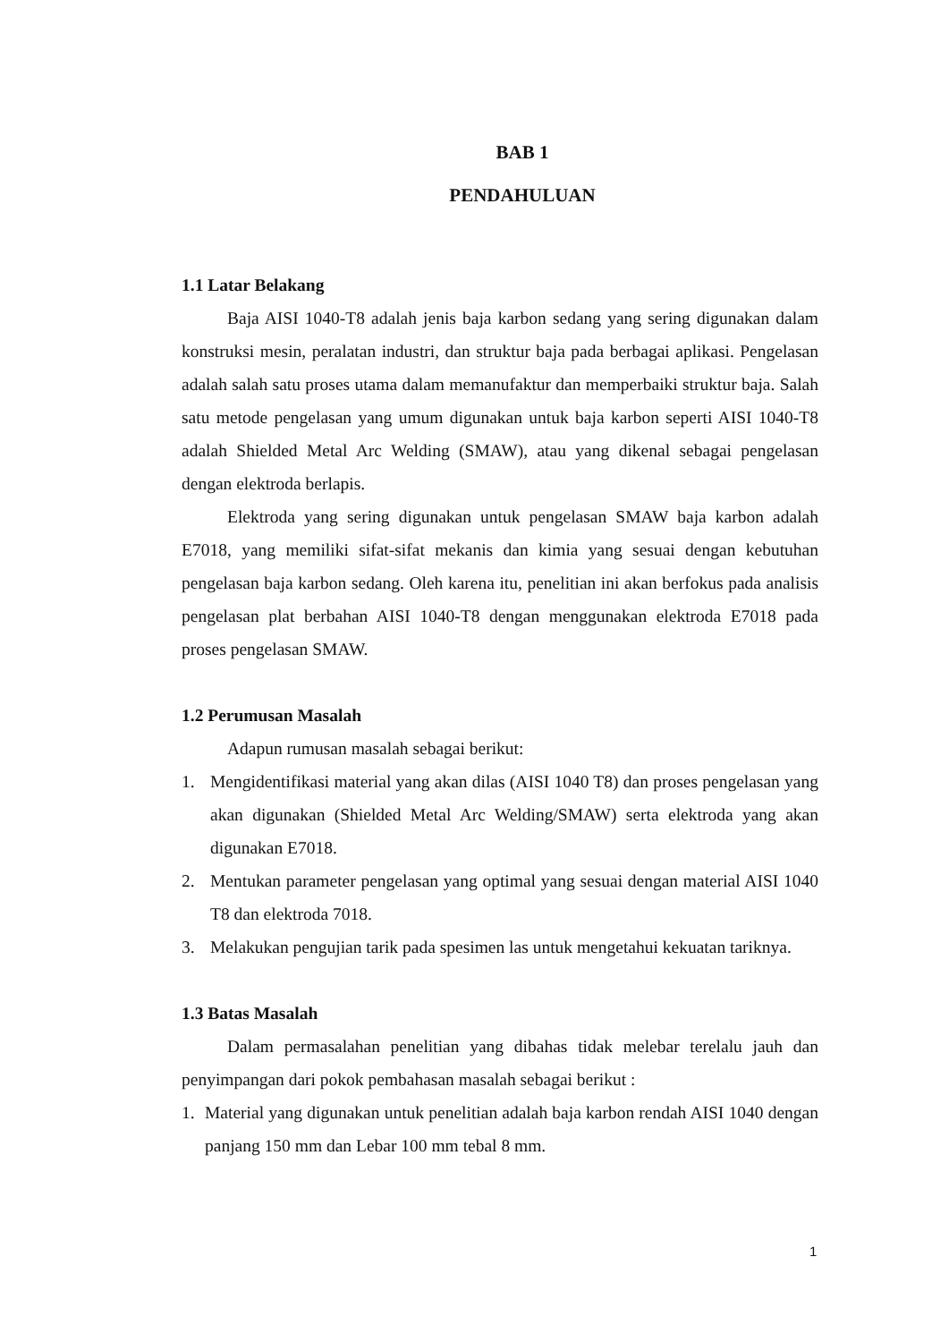BAB 1
PENDAHULUAN
1.1 Latar Belakang
Baja AISI 1040-T8 adalah jenis baja karbon sedang yang sering digunakan dalam konstruksi mesin, peralatan industri, dan struktur baja pada berbagai aplikasi. Pengelasan adalah salah satu proses utama dalam memanufaktur dan memperbaiki struktur baja. Salah satu metode pengelasan yang umum digunakan untuk baja karbon seperti AISI 1040-T8 adalah Shielded Metal Arc Welding (SMAW), atau yang dikenal sebagai pengelasan dengan elektroda berlapis.
Elektroda yang sering digunakan untuk pengelasan SMAW baja karbon adalah E7018, yang memiliki sifat-sifat mekanis dan kimia yang sesuai dengan kebutuhan pengelasan baja karbon sedang. Oleh karena itu, penelitian ini akan berfokus pada analisis pengelasan plat berbahan AISI 1040-T8 dengan menggunakan elektroda E7018 pada proses pengelasan SMAW.
1.2 Perumusan Masalah
Adapun rumusan masalah sebagai berikut:
1. Mengidentifikasi material yang akan dilas (AISI 1040 T8) dan proses pengelasan yang akan digunakan (Shielded Metal Arc Welding/SMAW) serta elektroda yang akan digunakan E7018.
2. Mentukan parameter pengelasan yang optimal yang sesuai dengan material AISI 1040 T8 dan elektroda 7018.
3. Melakukan pengujian tarik pada spesimen las untuk mengetahui kekuatan tariknya.
1.3 Batas Masalah
Dalam permasalahan penelitian yang dibahas tidak melebar terelalu jauh dan penyimpangan dari pokok pembahasan masalah sebagai berikut :
1. Material yang digunakan untuk penelitian adalah baja karbon rendah AISI 1040 dengan panjang 150 mm dan Lebar 100 mm tebal 8 mm.
1